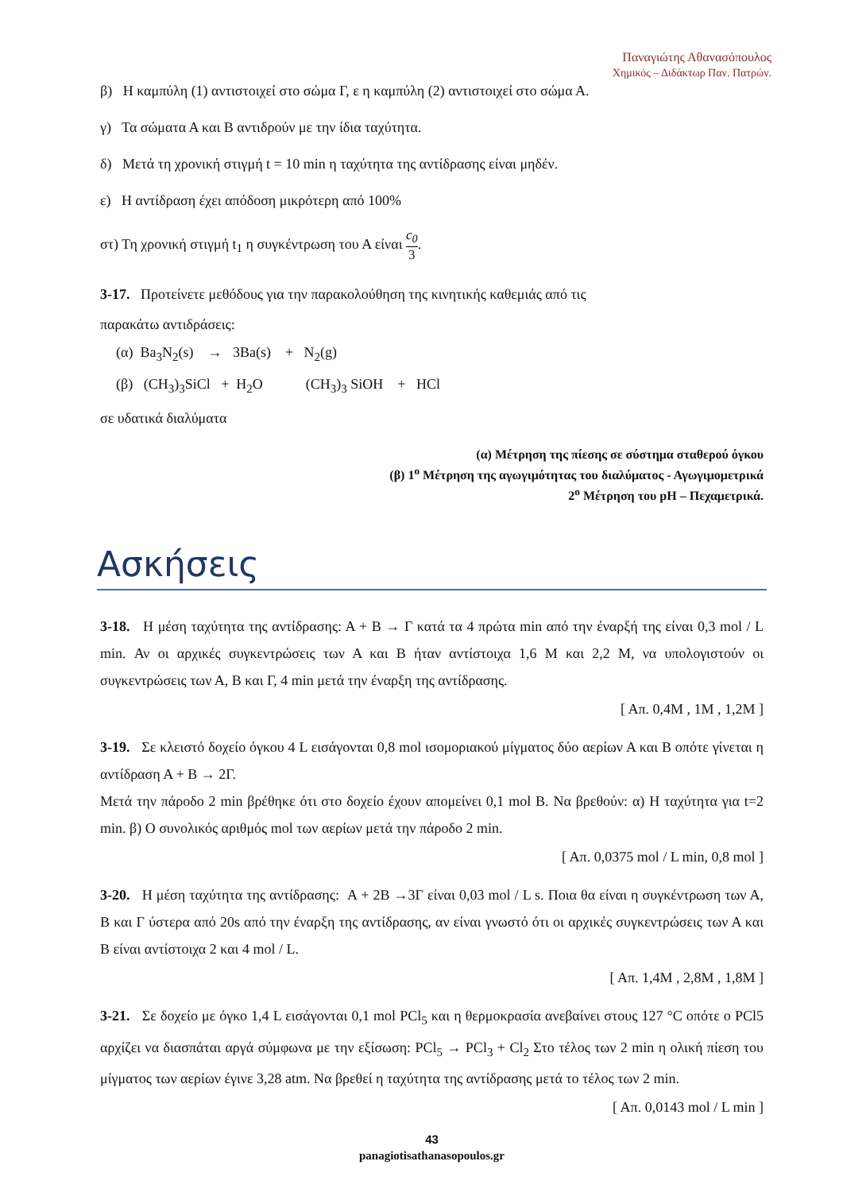Παναγιώτης Αθανασόπουλος
Χημικός – Διδάκτωρ Παν. Πατρών.
β) Η καμπύλη (1) αντιστοιχεί στο σώμα Γ, ε η καμπύλη (2) αντιστοιχεί στο σώμα Α.
γ) Τα σώματα Α και Β αντιδρούν με την ίδια ταχύτητα.
δ) Μετά τη χρονική στιγμή t = 10 min η ταχύτητα της αντίδρασης είναι μηδέν.
ε) Η αντίδραση έχει απόδοση μικρότερη από 100%
στ) Τη χρονική στιγμή t<sub>1</sub> η συγκέντρωση του Α είναι c<sub>0</sub> 3.
3-17. Προτείνετε μεθόδους για την παρακολούθηση της κινητικής καθεμιάς από τις
παρακάτω αντιδράσεις:
(α) Ba<sub>3</sub>N<sub>2</sub>(s) → 3Ba(s) + N<sub>2</sub>(g)
(β) (CH<sub>3</sub>)<sub>3</sub>SiCl + H<sub>2</sub>O (CH<sub>3</sub>)<sub>3</sub> SiOH + HCl
σε υδατικά διαλύματα
(α) Μέτρηση της πίεσης σε σύστημα σταθερού όγκου
(β) 1<sup>ο</sup> Μέτρηση της αγωγιμότητας του διαλύματος - Αγωγιμομετρικά
2<sup>ο</sup> Μέτρηση του pH – Πεχαμετρικά.
Ασκήσεις
3-18. Η μέση ταχύτητα της αντίδρασης: Α + Β → Γ κατά τα 4 πρώτα min από την έναρξή της είναι 0,3 mol / L min. Αν οι αρχικές συγκεντρώσεις των Α και Β ήταν αντίστοιχα 1,6 Μ και 2,2 Μ, να υπολογιστούν οι συγκεντρώσεις των Α, Β και Γ, 4 min μετά την έναρξη της αντίδρασης.
[ Απ. 0,4Μ , 1Μ , 1,2Μ ]
3-19. Σε κλειστό δοχείο όγκου 4 L εισάγονται 0,8 mol ισομοριακού μίγματος δύο αερίων Α και Β οπότε γίνεται η αντίδραση Α + Β → 2Γ.
Μετά την πάροδο 2 min βρέθηκε ότι στο δοχείο έχουν απομείνει 0,1 mol Β. Να βρεθούν: α) Η ταχύτητα για t=2 min. β) Ο συνολικός αριθμός mol των αερίων μετά την πάροδο 2 min.
[ Απ. 0,0375 mol / L min, 0,8 mol ]
3-20. Η μέση ταχύτητα της αντίδρασης: Α + 2Β →3Γ είναι 0,03 mol / L s. Ποια θα είναι η συγκέντρωση των Α, Β και Γ ύστερα από 20s από την έναρξη της αντίδρασης, αν είναι γνωστό ότι οι αρχικές συγκεντρώσεις των Α και Β είναι αντίστοιχα 2 και 4 mol / L.
[ Απ. 1,4Μ , 2,8Μ , 1,8Μ ]
3-21. Σε δοχείο με όγκο 1,4 L εισάγονται 0,1 mol PCl<sub>5</sub> και η θερμοκρασία ανεβαίνει στους 127 °C οπότε ο PCl5 αρχίζει να διασπάται αργά σύμφωνα με την εξίσωση: PCl<sub>5</sub> → PCl<sub>3</sub> + Cl<sub>2</sub> Στο τέλος των 2 min η ολική πίεση του μίγματος των αερίων έγινε 3,28 atm. Να βρεθεί η ταχύτητα της αντίδρασης μετά το τέλος των 2 min.
[ Απ. 0,0143 mol / L min ]
43
panagiotisathanasopoulos.gr